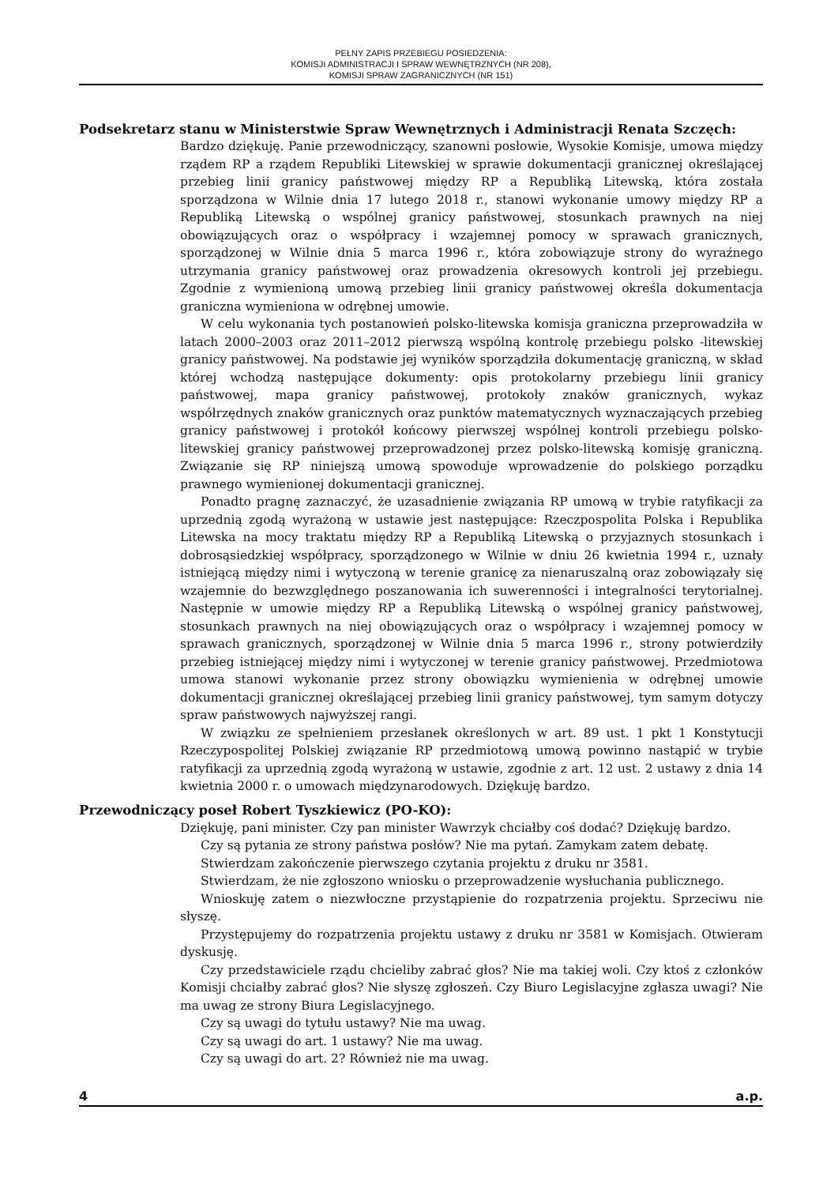PEŁNY ZAPIS PRZEBIEGU POSIEDZENIA:
KOMISJI ADMINISTRACJI I SPRAW WEWNĘTRZNYCH (NR 208),
KOMISJI SPRAW ZAGRANICZNYCH (NR 151)
Podsekretarz stanu w Ministerstwie Spraw Wewnętrznych i Administracji Renata Szczęch:
Bardzo dziękuję. Panie przewodniczący, szanowni posłowie, Wysokie Komisje, umowa między rządem RP a rządem Republiki Litewskiej w sprawie dokumentacji granicznej określającej przebieg linii granicy państwowej między RP a Republiką Litewską, która została sporządzona w Wilnie dnia 17 lutego 2018 r., stanowi wykonanie umowy między RP a Republiką Litewską o wspólnej granicy państwowej, stosunkach prawnych na niej obowiązujących oraz o współpracy i wzajemnej pomocy w sprawach granicznych, sporządzonej w Wilnie dnia 5 marca 1996 r., która zobowiązuje strony do wyraźnego utrzymania granicy państwowej oraz prowadzenia okresowych kontroli jej przebiegu. Zgodnie z wymienioną umową przebieg linii granicy państwowej określa dokumentacja graniczna wymieniona w odrębnej umowie.
W celu wykonania tych postanowień polsko-litewska komisja graniczna przeprowadziła w latach 2000–2003 oraz 2011–2012 pierwszą wspólną kontrolę przebiegu polsko -litewskiej granicy państwowej. Na podstawie jej wyników sporządziła dokumentację graniczną, w skład której wchodzą następujące dokumenty: opis protokolarny przebiegu linii granicy państwowej, mapa granicy państwowej, protokoły znaków granicznych, wykaz współrzędnych znaków granicznych oraz punktów matematycznych wyznaczających przebieg granicy państwowej i protokół końcowy pierwszej wspólnej kontroli przebiegu polsko-litewskiej granicy państwowej przeprowadzonej przez polsko-litewską komisję graniczną. Związanie się RP niniejszą umową spowoduje wprowadzenie do polskiego porządku prawnego wymienionej dokumentacji granicznej.
Ponadto pragnę zaznaczyć, że uzasadnienie związania RP umową w trybie ratyfikacji za uprzednią zgodą wyrażoną w ustawie jest następujące: Rzeczpospolita Polska i Republika Litewska na mocy traktatu między RP a Republiką Litewską o przyjaznych stosunkach i dobrosąsiedzkiej współpracy, sporządzonego w Wilnie w dniu 26 kwietnia 1994 r., uznały istniejącą między nimi i wytyczoną w terenie granicę za nienaruszalną oraz zobowiązały się wzajemnie do bezwzględnego poszanowania ich suwerenności i integralności terytorialnej. Następnie w umowie między RP a Republiką Litewską o wspólnej granicy państwowej, stosunkach prawnych na niej obowiązujących oraz o współpracy i wzajemnej pomocy w sprawach granicznych, sporządzonej w Wilnie dnia 5 marca 1996 r., strony potwierdziły przebieg istniejącej między nimi i wytyczonej w terenie granicy państwowej. Przedmiotowa umowa stanowi wykonanie przez strony obowiązku wymienienia w odrębnej umowie dokumentacji granicznej określającej przebieg linii granicy państwowej, tym samym dotyczy spraw państwowych najwyższej rangi.
W związku ze spełnieniem przesłanek określonych w art. 89 ust. 1 pkt 1 Konstytucji Rzeczypospolitej Polskiej związanie RP przedmiotową umową powinno nastąpić w trybie ratyfikacji za uprzednią zgodą wyrażoną w ustawie, zgodnie z art. 12 ust. 2 ustawy z dnia 14 kwietnia 2000 r. o umowach międzynarodowych. Dziękuję bardzo.
Przewodniczący poseł Robert Tyszkiewicz (PO-KO):
Dziękuję, pani minister. Czy pan minister Wawrzyk chciałby coś dodać? Dziękuję bardzo.
Czy są pytania ze strony państwa posłów? Nie ma pytań. Zamykam zatem debatę.
Stwierdzam zakończenie pierwszego czytania projektu z druku nr 3581.
Stwierdzam, że nie zgłoszono wniosku o przeprowadzenie wysłuchania publicznego.
Wnioskuję zatem o niezwłoczne przystąpienie do rozpatrzenia projektu. Sprzeciwu nie słyszę.
Przystępujemy do rozpatrzenia projektu ustawy z druku nr 3581 w Komisjach. Otwieram dyskusję.
Czy przedstawiciele rządu chcieliby zabrać głos? Nie ma takiej woli. Czy ktoś z członków Komisji chciałby zabrać głos? Nie słyszę zgłoszeń. Czy Biuro Legislacyjne zgłasza uwagi? Nie ma uwag ze strony Biura Legislacyjnego.
Czy są uwagi do tytułu ustawy? Nie ma uwag.
Czy są uwagi do art. 1 ustawy? Nie ma uwag.
Czy są uwagi do art. 2? Również nie ma uwag.
4 a.p.